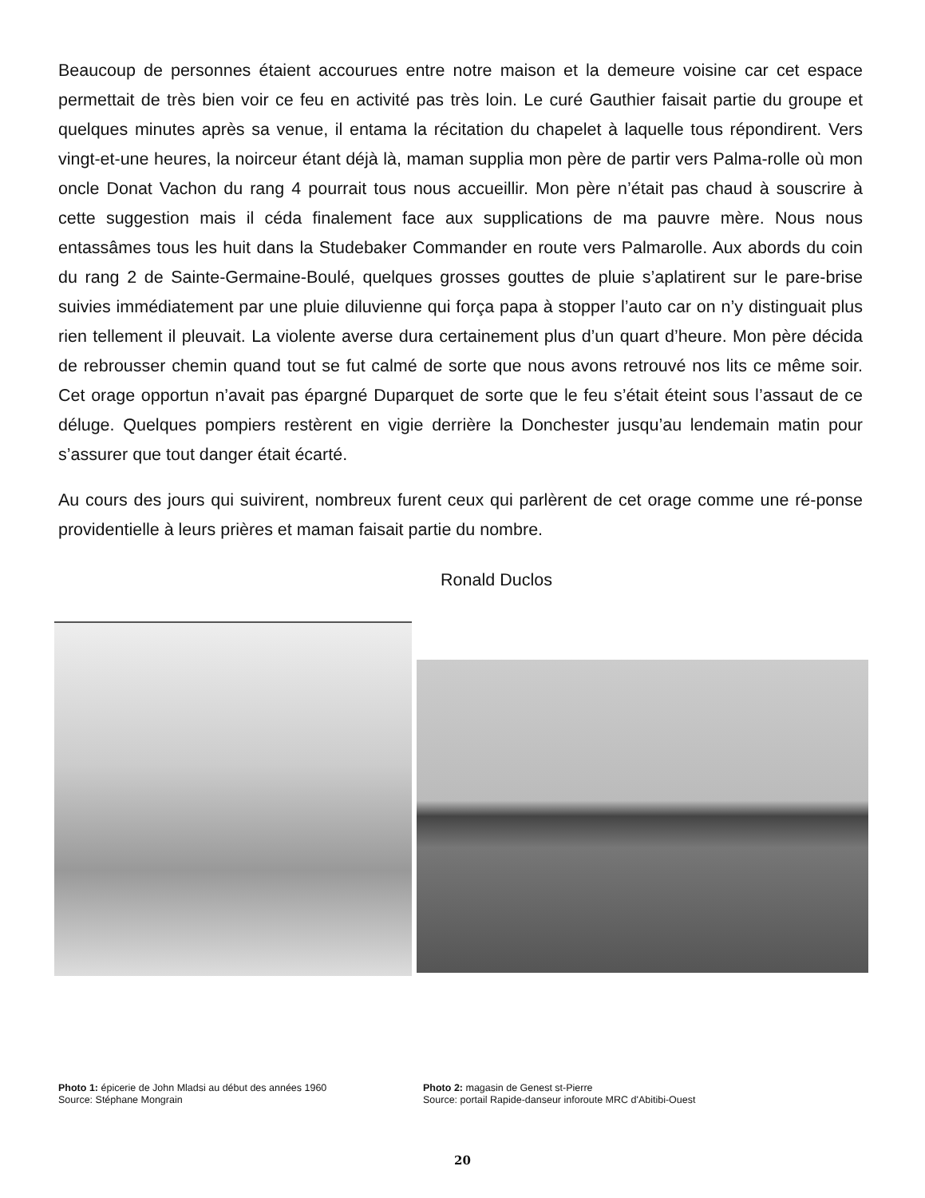Beaucoup de personnes étaient accourues entre notre maison et la demeure voisine car cet espace permettait de très bien voir ce feu en activité pas très loin. Le curé Gauthier faisait partie du groupe et quelques minutes après sa venue, il entama la récitation du chapelet à laquelle tous répondirent. Vers vingt-et-une heures, la noirceur étant déjà là, maman supplia mon père de partir vers Palma-rolle où mon oncle Donat Vachon du rang 4 pourrait tous nous accueillir. Mon père n’était pas chaud à souscrire à cette suggestion mais il céda finalement face aux supplications de ma pauvre mère. Nous nous entassâmes tous les huit dans la Studebaker Commander en route vers Palmarolle. Aux abords du coin du rang 2 de Sainte-Germaine-Boulé, quelques grosses gouttes de pluie s’aplatirent sur le pare-brise suivies immédiatement par une pluie diluvienne qui força papa à stopper l’auto car on n’y distinguait plus rien tellement il pleuvait. La violente averse dura certainement plus d’un quart d’heure. Mon père décida de rebrousser chemin quand tout se fut calmé de sorte que nous avons retrouvé nos lits ce même soir. Cet orage opportun n’avait pas épargné Duparquet de sorte que le feu s’était éteint sous l’assaut de ce déluge. Quelques pompiers restèrent en vigie derrière la Donchester jusqu’au lendemain matin pour s’assurer que tout danger était écarté.
Au cours des jours qui suivirent, nombreux furent ceux qui parlèrent de cet orage comme une ré-ponse providentielle à leurs prières et maman faisait partie du nombre.
Ronald Duclos
Photo 1: épicerie de John Mladsi au début des années 1960
Source: Stéphane Mongrain
Photo 2: magasin de Genest st-Pierre
Source: portail Rapide-danseur inforoute MRC d'Abitibi-Ouest
20